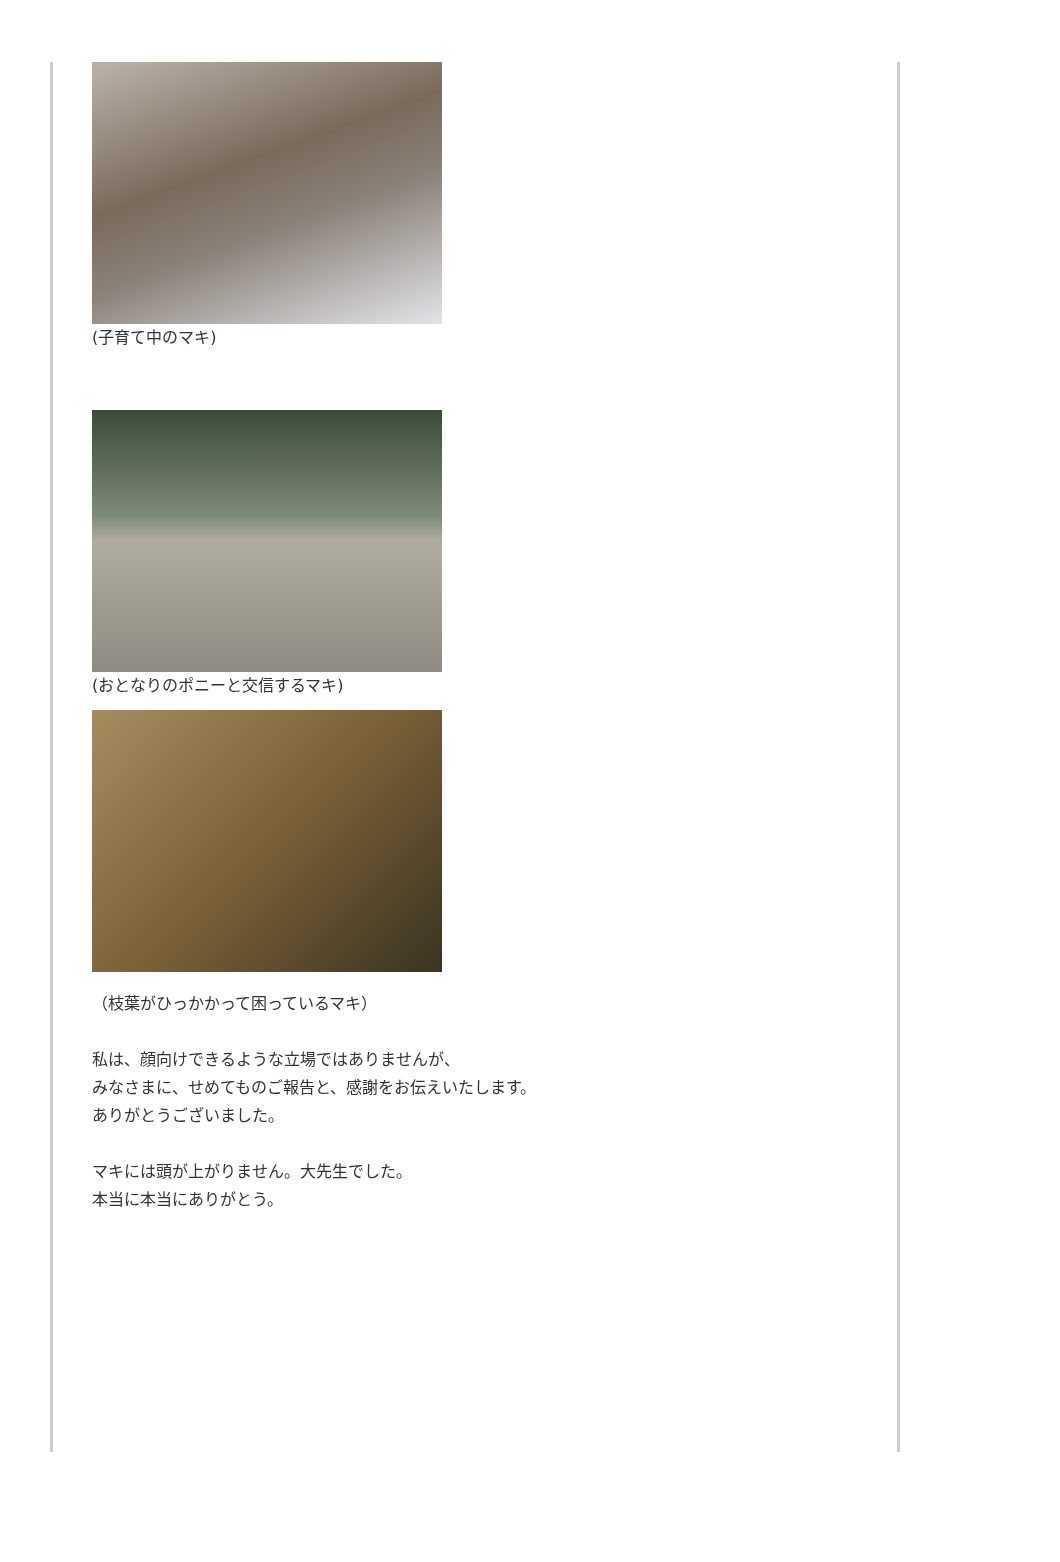(子育て中のマキ)
(おとなりのポニーと交信するマキ)
（枝葉がひっかかって困っているマキ）
私は、顔向けできるような立場ではありませんが、
みなさまに、せめてものご報告と、感謝をお伝えいたします。
ありがとうございました。
マキには頭が上がりません。大先生でした。
本当に本当にありがとう。